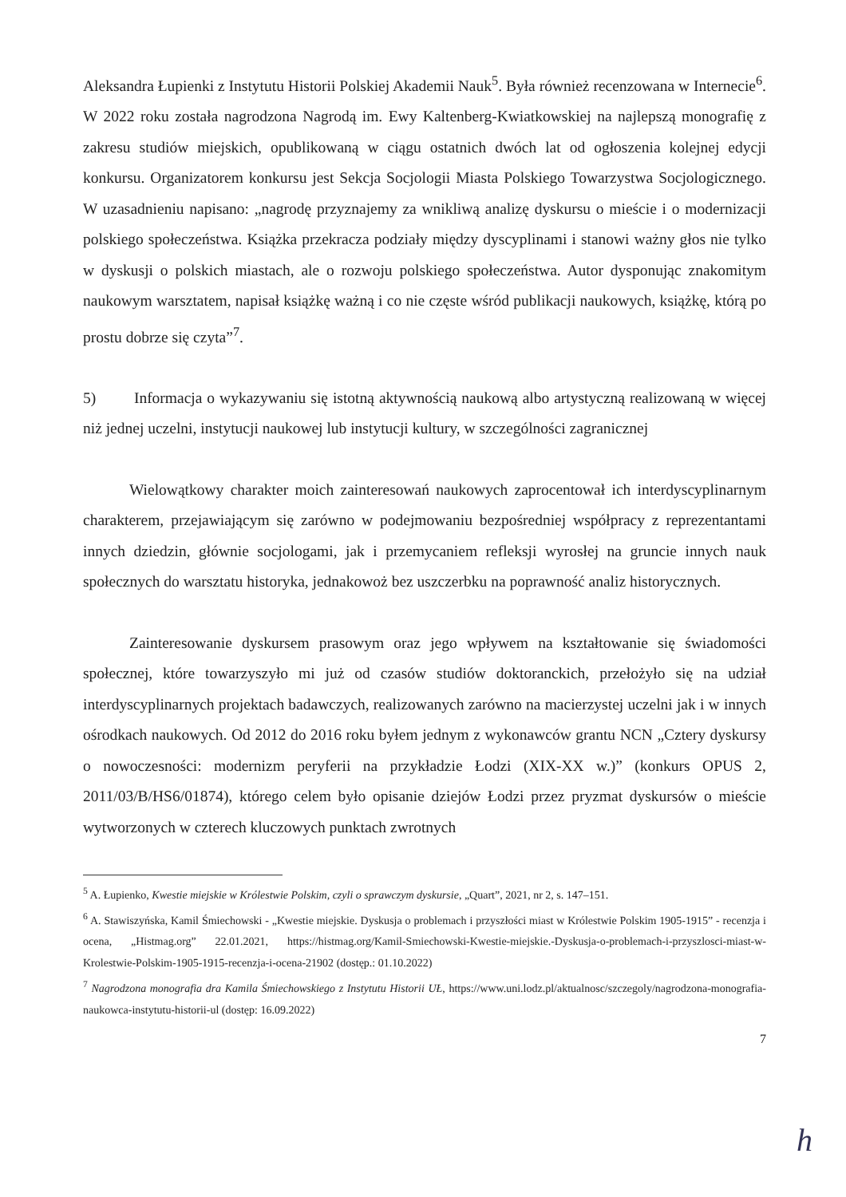Aleksandra Łupienki z Instytutu Historii Polskiej Akademii Nauk<sup>5</sup>. Była również recenzowana w Internecie<sup>6</sup>. W 2022 roku została nagrodzona Nagrodą im. Ewy Kaltenberg-Kwiatkowskiej na najlepszą monografię z zakresu studiów miejskich, opublikowaną w ciągu ostatnich dwóch lat od ogłoszenia kolejnej edycji konkursu. Organizatorem konkursu jest Sekcja Socjologii Miasta Polskiego Towarzystwa Socjologicznego. W uzasadnieniu napisano: „nagrodę przyznajemy za wnikliwą analizę dyskursu o mieście i o modernizacji polskiego społeczeństwa. Książka przekracza podziały między dyscyplinami i stanowi ważny głos nie tylko w dyskusji o polskich miastach, ale o rozwoju polskiego społeczeństwa. Autor dysponując znakomitym naukowym warsztatem, napisał książkę ważną i co nie częste wśród publikacji naukowych, książkę, którą po prostu dobrze się czyta”<sup>7</sup>.
5) Informacja o wykazywaniu się istotną aktywnością naukową albo artystyczną realizowaną w więcej niż jednej uczelni, instytucji naukowej lub instytucji kultury, w szczególności zagranicznej
Wielowątkowy charakter moich zainteresowań naukowych zaprocentował ich interdyscyplinarnym charakterem, przejawiającym się zarówno w podejmowaniu bezpośredniej współpracy z reprezentantami innych dziedzin, głównie socjologami, jak i przemycaniem refleksji wyrosłej na gruncie innych nauk społecznych do warsztatu historyka, jednakowoż bez uszczerbku na poprawność analiz historycznych.
Zainteresowanie dyskursem prasowym oraz jego wpływem na kształtowanie się świadomości społecznej, które towarzyszyło mi już od czasów studiów doktoranckich, przełożyło się na udział interdyscyplinarnych projektach badawczych, realizowanych zarówno na macierzystej uczelni jak i w innych ośrodkach naukowych. Od 2012 do 2016 roku byłem jednym z wykonawców grantu NCN „Cztery dyskursy o nowoczesności: modernizm peryferii na przykładzie Łodzi (XIX-XX w.)” (konkurs OPUS 2, 2011/03/B/HS6/01874), którego celem było opisanie dziejów Łodzi przez pryzmat dyskursów o mieście wytworzonych w czterech kluczowych punktach zwrotnych
<sup>5</sup> A. Łupienko, Kwestie miejskie w Królestwie Polskim, czyli o sprawczym dyskursie, „Quart”, 2021, nr 2, s. 147–151.
<sup>6</sup> A. Stawiszyńska, Kamil Śmiechowski - „Kwestie miejskie. Dyskusja o problemach i przyszłości miast w Królestwie Polskim 1905-1915” - recenzja i ocena, „Histmag.org” 22.01.2021, https://histmag.org/Kamil-Smiechowski-Kwestie-miejskie.-Dyskusja-o-problemach-i-przyszlosci-miast-w-Krolestwie-Polskim-1905-1915-recenzja-i-ocena-21902 (dostęp.: 01.10.2022)
<sup>7</sup> Nagrodzona monografia dra Kamila Śmiechowskiego z Instytutu Historii UŁ, https://www.uni.lodz.pl/aktualnosc/szczegoly/nagrodzona-monografia-naukowca-instytutu-historii-ul (dostęp: 16.09.2022)
7
h